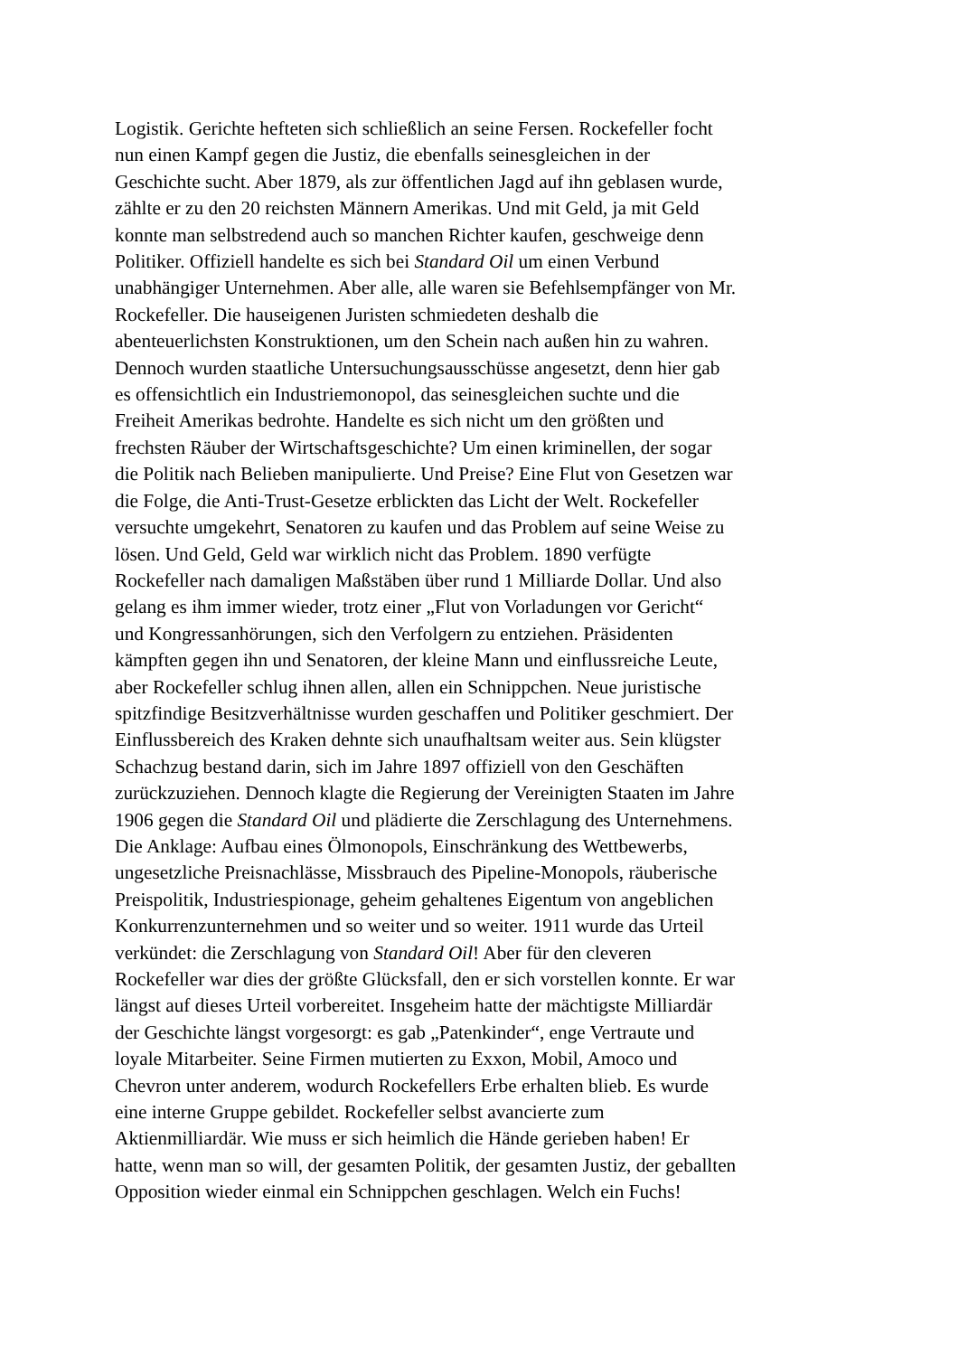Logistik. Gerichte hefteten sich schließlich an seine Fersen. Rockefeller focht
nun einen Kampf gegen die Justiz, die ebenfalls seinesgleichen in der
Geschichte sucht. Aber 1879, als zur öffentlichen Jagd auf ihn geblasen wurde,
zählte er zu den 20 reichsten Männern Amerikas. Und mit Geld, ja mit Geld
konnte man selbstredend auch so manchen Richter kaufen, geschweige denn
Politiker. Offiziell handelte es sich bei Standard Oil um einen Verbund
unabhängiger Unternehmen. Aber alle, alle waren sie Befehlsempfänger von Mr.
Rockefeller. Die hauseigenen Juristen schmiedeten deshalb die
abenteuerlichsten Konstruktionen, um den Schein nach außen hin zu wahren.
Dennoch wurden staatliche Untersuchungsausschüsse angesetzt, denn hier gab
es offensichtlich ein Industriemonopol, das seinesgleichen suchte und die
Freiheit Amerikas bedrohte. Handelte es sich nicht um den größten und
frechsten Räuber der Wirtschaftsgeschichte? Um einen kriminellen, der sogar
die Politik nach Belieben manipulierte. Und Preise? Eine Flut von Gesetzen war
die Folge, die Anti-Trust-Gesetze erblickten das Licht der Welt. Rockefeller
versuchte umgekehrt, Senatoren zu kaufen und das Problem auf seine Weise zu
lösen. Und Geld, Geld war wirklich nicht das Problem. 1890 verfügte
Rockefeller nach damaligen Maßstäben über rund 1 Milliarde Dollar. Und also
gelang es ihm immer wieder, trotz einer „Flut von Vorladungen vor Gericht“
und Kongressanhörungen, sich den Verfolgern zu entziehen. Präsidenten
kämpften gegen ihn und Senatoren, der kleine Mann und einflussreiche Leute,
aber Rockefeller schlug ihnen allen, allen ein Schnippchen. Neue juristische
spitzfindige Besitzverhältnisse wurden geschaffen und Politiker geschmiert. Der
Einflussbereich des Kraken dehnte sich unaufhaltsam weiter aus. Sein klügster
Schachzug bestand darin, sich im Jahre 1897 offiziell von den Geschäften
zurückzuziehen. Dennoch klagte die Regierung der Vereinigten Staaten im Jahre
1906 gegen die Standard Oil und plädierte die Zerschlagung des Unternehmens.
Die Anklage: Aufbau eines Ölmonopols, Einschränkung des Wettbewerbs,
ungesetzliche Preisnachlässe, Missbrauch des Pipeline-Monopols, räuberische
Preispolitik, Industriespionage, geheim gehaltenes Eigentum von angeblichen
Konkurrenzunternehmen und so weiter und so weiter. 1911 wurde das Urteil
verkündet: die Zerschlagung von Standard Oil! Aber für den cleveren
Rockefeller war dies der größte Glücksfall, den er sich vorstellen konnte. Er war
längst auf dieses Urteil vorbereitet. Insgeheim hatte der mächtigste Milliardär
der Geschichte längst vorgesorgt: es gab „Patenkinder“, enge Vertraute und
loyale Mitarbeiter. Seine Firmen mutierten zu Exxon, Mobil, Amoco und
Chevron unter anderem, wodurch Rockefellers Erbe erhalten blieb. Es wurde
eine interne Gruppe gebildet. Rockefeller selbst avancierte zum
Aktienmilliardär. Wie muss er sich heimlich die Hände gerieben haben! Er
hatte, wenn man so will, der gesamten Politik, der gesamten Justiz, der geballten
Opposition wieder einmal ein Schnippchen geschlagen. Welch ein Fuchs!